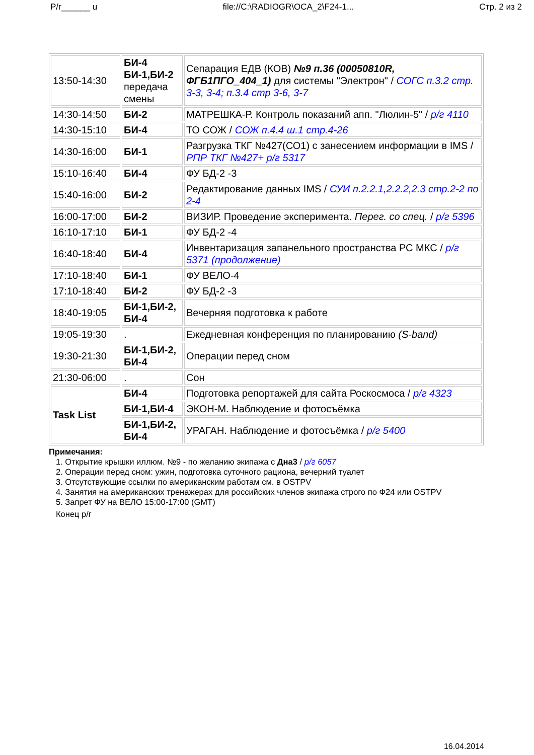Р/г______ u file://C:\RADIOGR\OCA_2\F24-1... Стр. 2 из 2
| 13:50-14:30 | БИ-4 БИ-1,БИ-2 передача смены | Сепарация ЕДВ (КОВ) №9 п.36 (00050810R, ФГБ1ПГО_404_1) для системы "Электрон" / СОГС п.3.2 стр. 3-3, 3-4; п.3.4 стр 3-6, 3-7 |
| 14:30-14:50 | БИ-2 | МАТРЕШКА-Р. Контроль показаний апп. "Люлин-5" / р/г 4110 |
| 14:30-15:10 | БИ-4 | ТО СОЖ / СОЖ п.4.4 ш.1 стр.4-26 |
| 14:30-16:00 | БИ-1 | Разгрузка ТКГ №427(СО1) с занесением информации в IMS / РПР ТКГ №427+ р/г 5317 |
| 15:10-16:40 | БИ-4 | ФУ БД-2 -3 |
| 15:40-16:00 | БИ-2 | Редактирование данных IMS / СУИ п.2.2.1,2.2.2,2.3 стр.2-2 по 2-4 |
| 16:00-17:00 | БИ-2 | ВИЗИР. Проведение эксперимента. Перег. со спец. / р/г 5396 |
| 16:10-17:10 | БИ-1 | ФУ БД-2 -4 |
| 16:40-18:40 | БИ-4 | Инвентаризация запанельного пространства РС МКС / р/г 5371 (продолжение) |
| 17:10-18:40 | БИ-1 | ФУ ВЕЛО-4 |
| 17:10-18:40 | БИ-2 | ФУ БД-2 -3 |
| 18:40-19:05 | БИ-1,БИ-2, БИ-4 | Вечерняя подготовка к работе |
| 19:05-19:30 | . | Ежедневная конференция по планированию (S-band) |
| 19:30-21:30 | БИ-1,БИ-2, БИ-4 | Операции перед сном |
| 21:30-06:00 | . | Сон |
| Task List | БИ-4 | Подготовка репортажей для сайта Роскосмоса / р/г 4323 |
| | БИ-1,БИ-4 | ЭКОН-М. Наблюдение и фотосъёмка |
| | БИ-1,БИ-2, БИ-4 | УРАГАН. Наблюдение и фотосъёмка / р/г 5400 |
Примечания:
1. Открытие крышки иллюм. №9 - по желанию экипажа с Дна3 / р/г 6057
2. Операции перед сном: ужин, подготовка суточного рациона, вечерний туалет
3. Отсутствующие ссылки по американским работам см. в OSTPV
4. Занятия на американских тренажерах для российских членов экипажа строго по Ф24 или OSTPV
5. Запрет ФУ на ВЕЛО 15:00-17:00 (GMT)
Конец р/г
16.04.2014